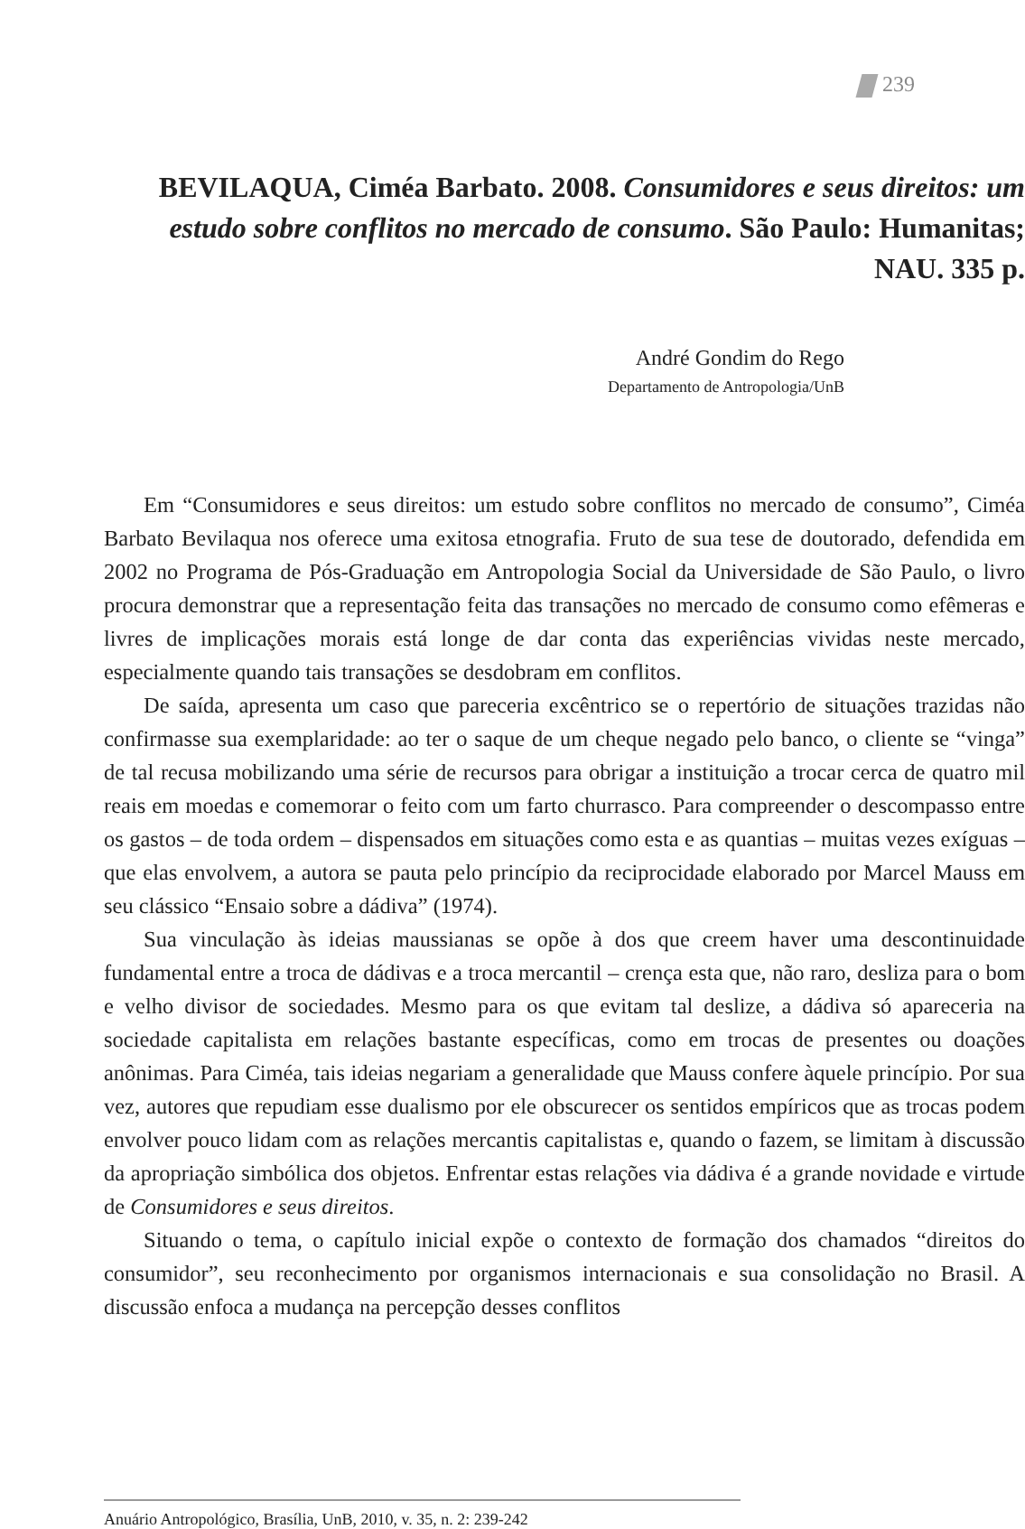239
BEVILAQUA, Ciméa Barbato. 2008. Consumidores e seus direitos: um estudo sobre conflitos no mercado de consumo. São Paulo: Humanitas; NAU. 335 p.
André Gondim do Rego
Departamento de Antropologia/UnB
Em “Consumidores e seus direitos: um estudo sobre conflitos no mercado de consumo”, Ciméa Barbato Bevilaqua nos oferece uma exitosa etnografia. Fruto de sua tese de doutorado, defendida em 2002 no Programa de Pós-Graduação em Antropologia Social da Universidade de São Paulo, o livro procura demonstrar que a representação feita das transações no mercado de consumo como efêmeras e livres de implicações morais está longe de dar conta das experiências vividas neste mercado, especialmente quando tais transações se desdobram em conflitos.
De saída, apresenta um caso que pareceria excêntrico se o repertório de situações trazidas não confirmasse sua exemplaridade: ao ter o saque de um cheque negado pelo banco, o cliente se “vinga” de tal recusa mobilizando uma série de recursos para obrigar a instituição a trocar cerca de quatro mil reais em moedas e comemorar o feito com um farto churrasco. Para compreender o descompasso entre os gastos – de toda ordem – dispensados em situações como esta e as quantias – muitas vezes exíguas – que elas envolvem, a autora se pauta pelo princípio da reciprocidade elaborado por Marcel Mauss em seu clássico “Ensaio sobre a dádiva” (1974).
Sua vinculação às ideias maussianas se opõe à dos que creem haver uma descontinuidade fundamental entre a troca de dádivas e a troca mercantil – crença esta que, não raro, desliza para o bom e velho divisor de sociedades. Mesmo para os que evitam tal deslize, a dádiva só apareceria na sociedade capitalista em relações bastante específicas, como em trocas de presentes ou doações anônimas. Para Ciméa, tais ideias negariam a generalidade que Mauss confere àquele princípio. Por sua vez, autores que repudiam esse dualismo por ele obscurecer os sentidos empíricos que as trocas podem envolver pouco lidam com as relações mercantis capitalistas e, quando o fazem, se limitam à discussão da apropriação simbólica dos objetos. Enfrentar estas relações via dádiva é a grande novidade e virtude de Consumidores e seus direitos.
Situando o tema, o capítulo inicial expõe o contexto de formação dos chamados “direitos do consumidor”, seu reconhecimento por organismos internacionais e sua consolidação no Brasil. A discussão enfoca a mudança na percepção desses conflitos
Anuário Antropológico, Brasília, UnB, 2010, v. 35, n. 2: 239-242